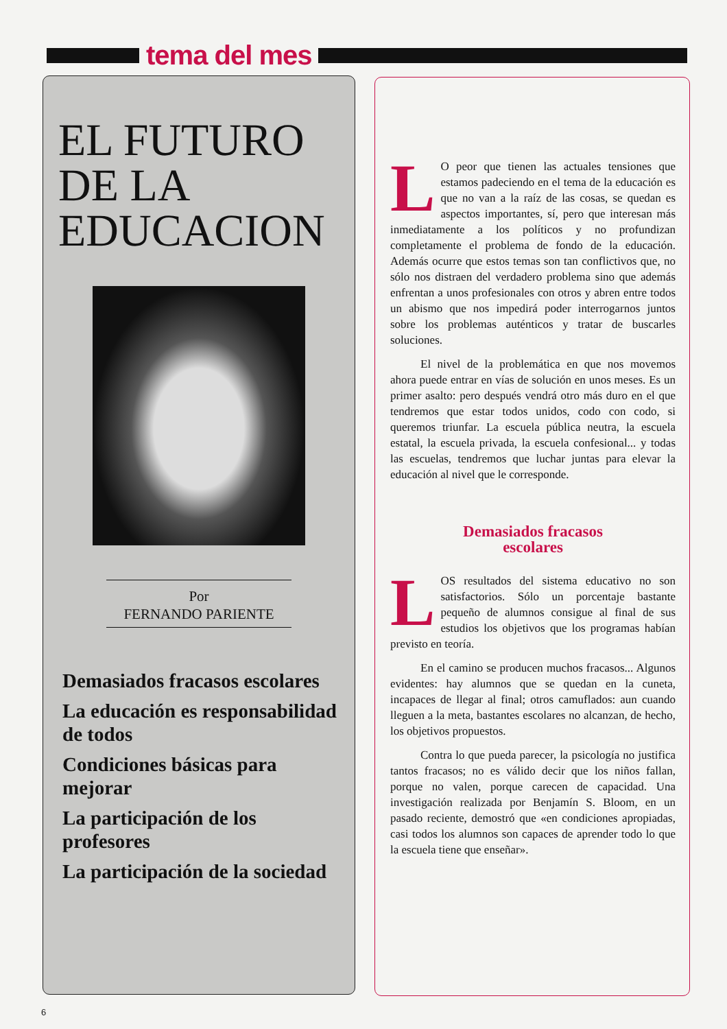tema del mes
EL FUTURO
DE LA
EDUCACION
Por
FERNANDO PARIENTE
Demasiados fracasos escolares
La educación es responsabilidad de todos
Condiciones básicas para mejorar
La participación de los profesores
La participación de la sociedad
LO peor que tienen las actuales tensiones que estamos padeciendo en el tema de la educación es que no van a la raíz de las cosas, se quedan es aspectos importantes, sí, pero que interesan más inmediatamente a los políticos y no profundizan completamente el problema de fondo de la educación. Además ocurre que estos temas son tan conflictivos que, no sólo nos distraen del verdadero problema sino que además enfrentan a unos profesionales con otros y abren entre todos un abismo que nos impedirá poder interrogarnos juntos sobre los problemas auténticos y tratar de buscarles soluciones.
El nivel de la problemática en que nos movemos ahora puede entrar en vías de solución en unos meses. Es un primer asalto: pero después vendrá otro más duro en el que tendremos que estar todos unidos, codo con codo, si queremos triunfar. La escuela pública neutra, la escuela estatal, la escuela privada, la escuela confesional... y todas las escuelas, tendremos que luchar juntas para elevar la educación al nivel que le corresponde.
Demasiados fracasos
escolares
LOS resultados del sistema educativo no son satisfactorios. Sólo un porcentaje bastante pequeño de alumnos consigue al final de sus estudios los objetivos que los programas habían previsto en teoría.
En el camino se producen muchos fracasos... Algunos evidentes: hay alumnos que se quedan en la cuneta, incapaces de llegar al final; otros camuflados: aun cuando lleguen a la meta, bastantes escolares no alcanzan, de hecho, los objetivos propuestos.
Contra lo que pueda parecer, la psicología no justifica tantos fracasos; no es válido decir que los niños fallan, porque no valen, porque carecen de capacidad. Una investigación realizada por Benjamín S. Bloom, en un pasado reciente, demostró que «en condiciones apropiadas, casi todos los alumnos son capaces de aprender todo lo que la escuela tiene que enseñar».
6